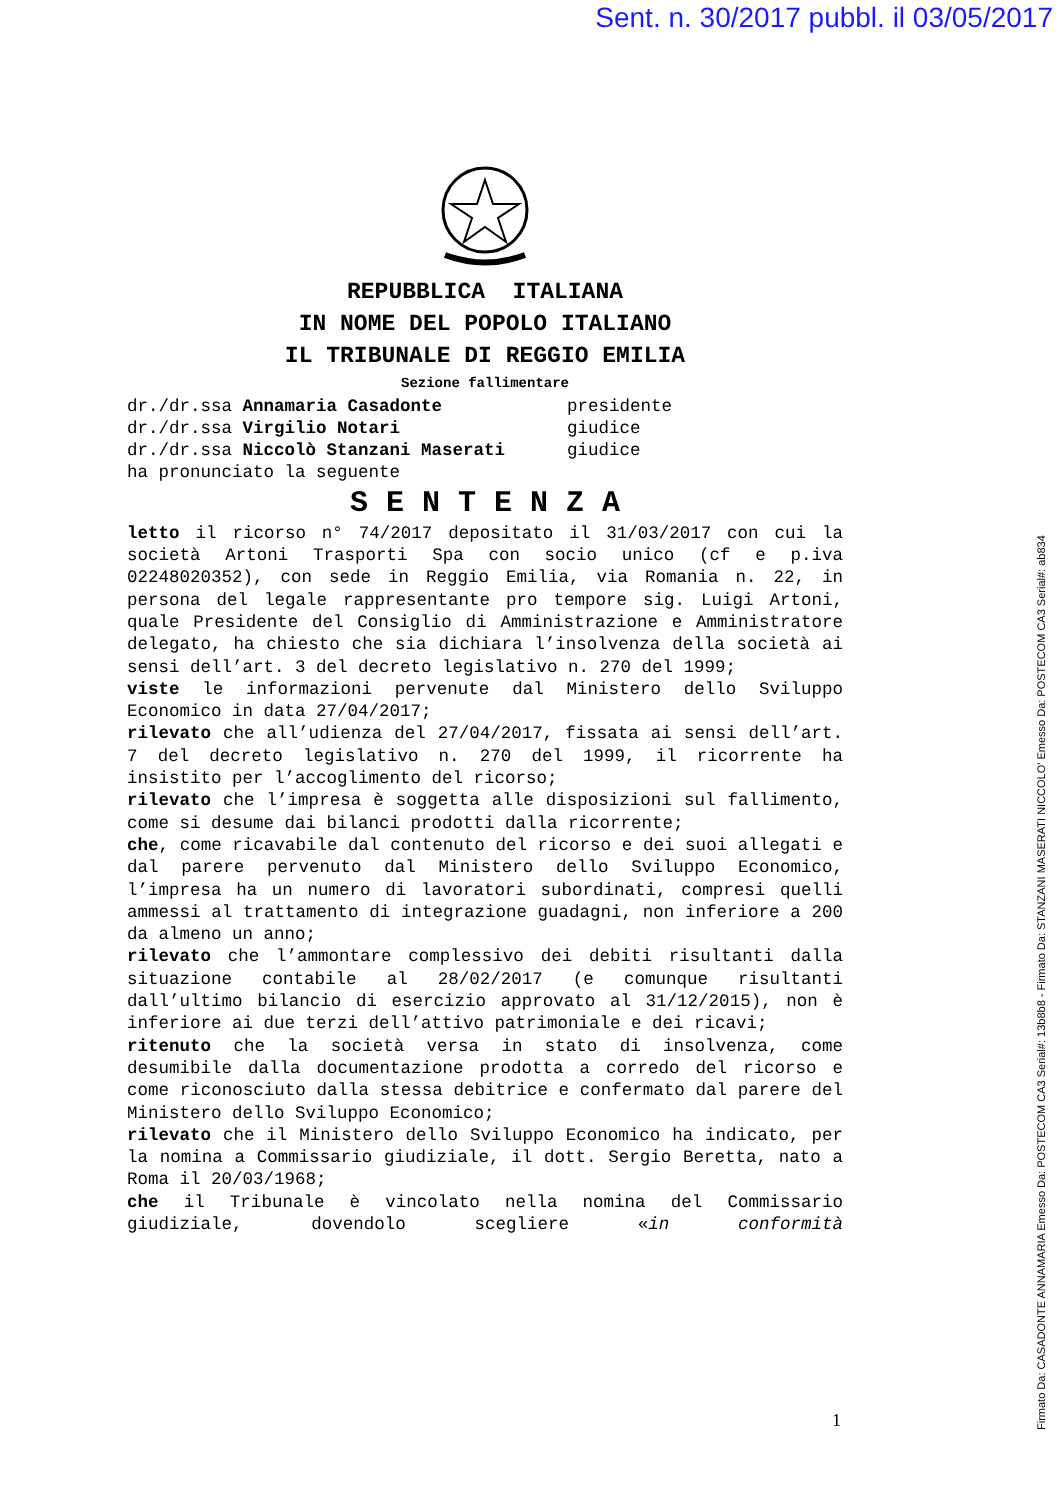Sent. n. 30/2017 pubbl. il 03/05/2017
REPUBBLICA ITALIANA
IN NOME DEL POPOLO ITALIANO
IL TRIBUNALE DI REGGIO EMILIA
Sezione fallimentare
dr./dr.ssa Annamaria Casadonte presidente
dr./dr.ssa Virgilio Notari giudice
dr./dr.ssa Niccolò Stanzani Maserati giudice
ha pronunciato la seguente
S E N T E N Z A
letto il ricorso n° 74/2017 depositato il 31/03/2017 con cui la società Artoni Trasporti Spa con socio unico (cf e p.iva 02248020352), con sede in Reggio Emilia, via Romania n. 22, in persona del legale rappresentante pro tempore sig. Luigi Artoni, quale Presidente del Consiglio di Amministrazione e Amministratore delegato, ha chiesto che sia dichiara l’insolvenza della società ai sensi dell’art. 3 del decreto legislativo n. 270 del 1999;
viste le informazioni pervenute dal Ministero dello Sviluppo Economico in data 27/04/2017;
rilevato che all’udienza del 27/04/2017, fissata ai sensi dell’art. 7 del decreto legislativo n. 270 del 1999, il ricorrente ha insistito per l’accoglimento del ricorso;
rilevato che l’impresa è soggetta alle disposizioni sul fallimento, come si desume dai bilanci prodotti dalla ricorrente;
che, come ricavabile dal contenuto del ricorso e dei suoi allegati e dal parere pervenuto dal Ministero dello Sviluppo Economico, l’impresa ha un numero di lavoratori subordinati, compresi quelli ammessi al trattamento di integrazione guadagni, non inferiore a 200 da almeno un anno;
rilevato che l’ammontare complessivo dei debiti risultanti dalla situazione contabile al 28/02/2017 (e comunque risultanti dall’ultimo bilancio di esercizio approvato al 31/12/2015), non è inferiore ai due terzi dell’attivo patrimoniale e dei ricavi;
ritenuto che la società versa in stato di insolvenza, come desumibile dalla documentazione prodotta a corredo del ricorso e come riconosciuto dalla stessa debitrice e confermato dal parere del Ministero dello Sviluppo Economico;
rilevato che il Ministero dello Sviluppo Economico ha indicato, per la nomina a Commissario giudiziale, il dott. Sergio Beretta, nato a Roma il 20/03/1968;
che il Tribunale è vincolato nella nomina del Commissario giudiziale, dovendolo scegliere «in conformità
1
Firmato Da: CASADONTE ANNAMARIA Emesso Da: POSTECOM CA3 Serial#: 13b8b8 - Firmato Da: STANZANI MASERATI NICCOLO' Emesso Da: POSTECOM CA3 Serial#: ab834